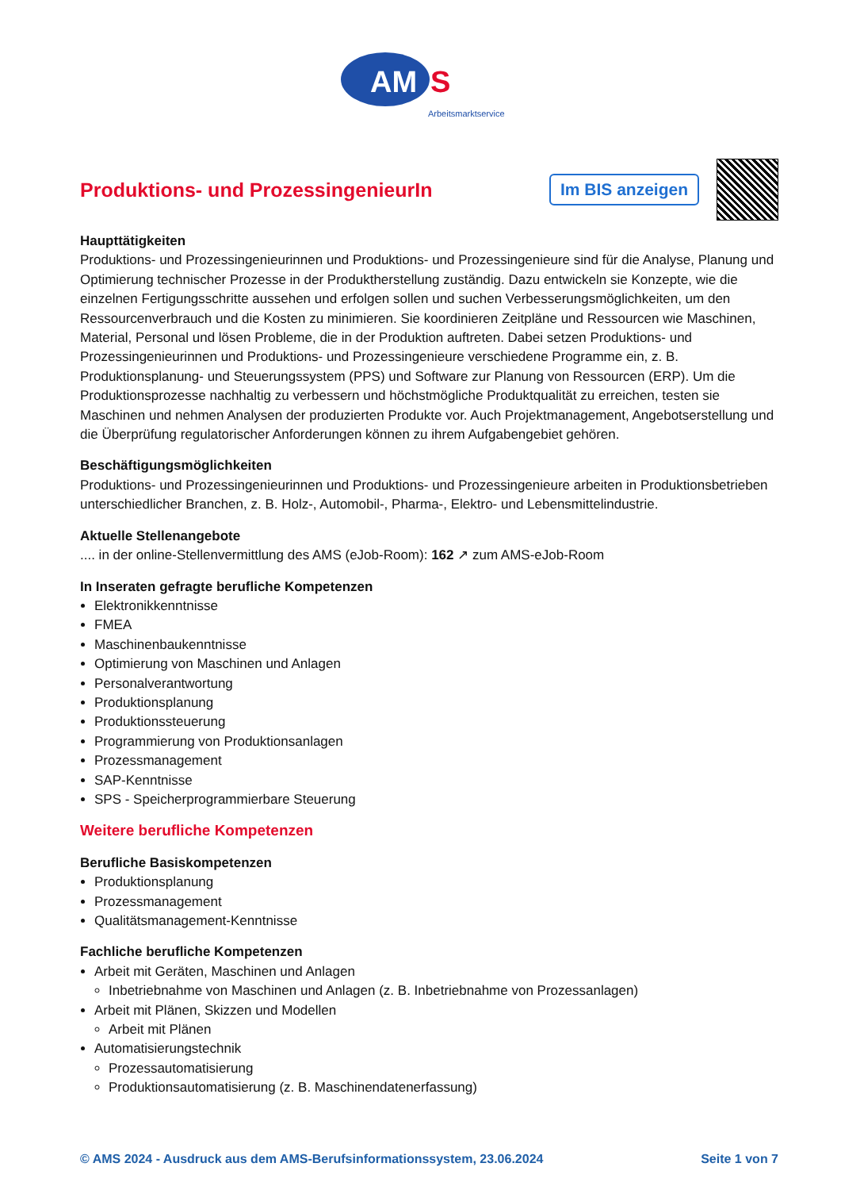AM
S
Arbeitsmarktservice
Produktions- und ProzessingenieurIn
Im BIS anzeigen
Haupttätigkeiten
Produktions- und Prozessingenieurinnen und Produktions- und Prozessingenieure sind für die Analyse, Planung und Optimierung technischer Prozesse in der Produktherstellung zuständig. Dazu entwickeln sie Konzepte, wie die einzelnen Fertigungsschritte aussehen und erfolgen sollen und suchen Verbesserungsmöglichkeiten, um den Ressourcenverbrauch und die Kosten zu minimieren. Sie koordinieren Zeitpläne und Ressourcen wie Maschinen, Material, Personal und lösen Probleme, die in der Produktion auftreten. Dabei setzen Produktions- und Prozessingenieurinnen und Produktions- und Prozessingenieure verschiedene Programme ein, z. B. Produktionsplanung- und Steuerungssystem (PPS) und Software zur Planung von Ressourcen (ERP). Um die Produktionsprozesse nachhaltig zu verbessern und höchstmögliche Produktqualität zu erreichen, testen sie Maschinen und nehmen Analysen der produzierten Produkte vor. Auch Projektmanagement, Angebotserstellung und die Überprüfung regulatorischer Anforderungen können zu ihrem Aufgabengebiet gehören.
Beschäftigungsmöglichkeiten
Produktions- und Prozessingenieurinnen und Produktions- und Prozessingenieure arbeiten in Produktionsbetrieben unterschiedlicher Branchen, z. B. Holz-, Automobil-, Pharma-, Elektro- und Lebensmittelindustrie.
Aktuelle Stellenangebote
.... in der online-Stellenvermittlung des AMS (eJob-Room): 162 ↗ zum AMS-eJob-Room
In Inseraten gefragte berufliche Kompetenzen
Elektronikkenntnisse
FMEA
Maschinenbaukenntnisse
Optimierung von Maschinen und Anlagen
Personalverantwortung
Produktionsplanung
Produktionssteuerung
Programmierung von Produktionsanlagen
Prozessmanagement
SAP-Kenntnisse
SPS - Speicherprogrammierbare Steuerung
Weitere berufliche Kompetenzen
Berufliche Basiskompetenzen
Produktionsplanung
Prozessmanagement
Qualitätsmanagement-Kenntnisse
Fachliche berufliche Kompetenzen
Arbeit mit Geräten, Maschinen und Anlagen
Inbetriebnahme von Maschinen und Anlagen (z. B. Inbetriebnahme von Prozessanlagen)
Arbeit mit Plänen, Skizzen und Modellen
Arbeit mit Plänen
Automatisierungstechnik
Prozessautomatisierung
Produktionsautomatisierung (z. B. Maschinendatenerfassung)
© AMS 2024 - Ausdruck aus dem AMS-Berufsinformationssystem, 23.06.2024 Seite 1 von 7